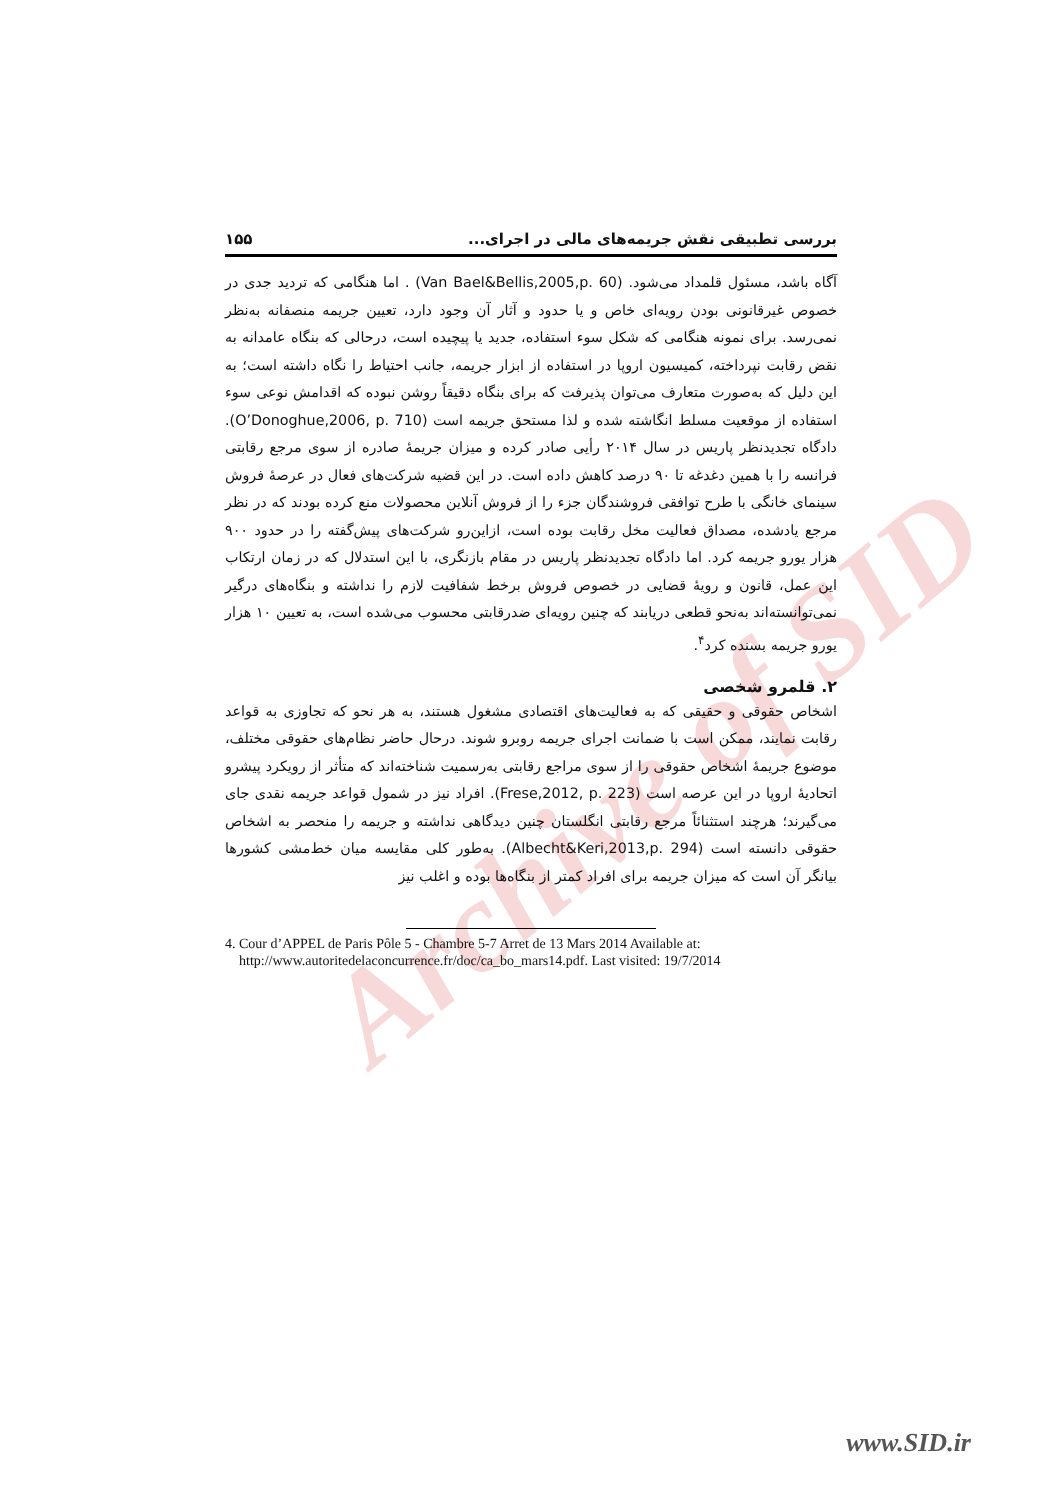Archive of SID
بررسی تطبیقی نقش جریمه‌های مالی در اجرای... ۱۵۵
آگاه باشد، مسئول قلمداد می‌شود. (Van Bael&Bellis,2005,p. 60) . اما هنگامی که تردید جدی در خصوص غیرقانونی بودن رویه‌ای خاص و یا حدود و آثار آن وجود دارد، تعیین جریمه منصفانه به‌نظر نمی‌رسد. برای نمونه هنگامی که شکل سوء استفاده، جدید یا پیچیده است، درحالی که بنگاه عامدانه به نقض رقابت نپرداخته، کمیسیون اروپا در استفاده از ابزار جریمه، جانب احتیاط را نگاه داشته است؛ به این دلیل که به‌صورت متعارف می‌توان پذیرفت که برای بنگاه دقیقاً روشن نبوده که اقدامش نوعی سوء استفاده از موقعیت مسلط انگاشته شده و لذا مستحق جریمه است (O’Donoghue,2006, p. 710). دادگاه تجدیدنظر پاریس در سال ۲۰۱۴ رأیی صادر کرده و میزان جریمهٔ صادره از سوی مرجع رقابتی فرانسه را با همین دغدغه تا ۹۰ درصد کاهش داده است. در این قضیه شرکت‌های فعال در عرصهٔ فروش سینمای خانگی با طرح توافقی فروشندگان جزء را از فروش آنلاین محصولات منع کرده بودند که در نظر مرجع یادشده، مصداق فعالیت مخل رقابت بوده است، ازاین‌رو شرکت‌های پیش‌گفته را در حدود ۹۰۰ هزار یورو جریمه کرد. اما دادگاه تجدیدنظر پاریس در مقام بازنگری، با این استدلال که در زمان ارتکاب این عمل، قانون و رویهٔ قضایی در خصوص فروش برخط شفافیت لازم را نداشته و بنگاه‌های درگیر نمی‌توانسته‌اند به‌نحو قطعی دریابند که چنین رویه‌ای ضدرقابتی محسوب می‌شده است، به تعیین ۱۰ هزار یورو جریمه بسنده کرد<sup>۴</sup>.
۲. قلمرو شخصی
اشخاص حقوقی و حقیقی که به فعالیت‌های اقتصادی مشغول هستند، به هر نحو که تجاوزی به قواعد رقابت نمایند، ممکن است با ضمانت اجرای جریمه روبرو شوند. درحال حاضر نظام‌های حقوقی مختلف، موضوع جریمهٔ اشخاص حقوقی را از سوی مراجع رقابتی به‌رسمیت شناخته‌اند که متأثر از رویکرد پیشرو اتحادیهٔ اروپا در این عرصه است (Frese,2012, p. 223). افراد نیز در شمول قواعد جریمه نقدی جای می‌گیرند؛ هرچند استثنائاً مرجع رقابتی انگلستان چنین دیدگاهی نداشته و جریمه را منحصر به اشخاص حقوقی دانسته است (Albecht&Keri,2013,p. 294). به‌طور کلی مقایسه میان خط‌مشی کشورها بیانگر آن است که میزان جریمه برای افراد کمتر از بنگاه‌ها بوده و اغلب نیز
4. Cour d’APPEL de Paris Pôle 5 - Chambre 5-7 Arret de 13 Mars 2014 Available at: http://www.autoritedelaconcurrence.fr/doc/ca_bo_mars14.pdf. Last visited: 19/7/2014
www.SID.ir